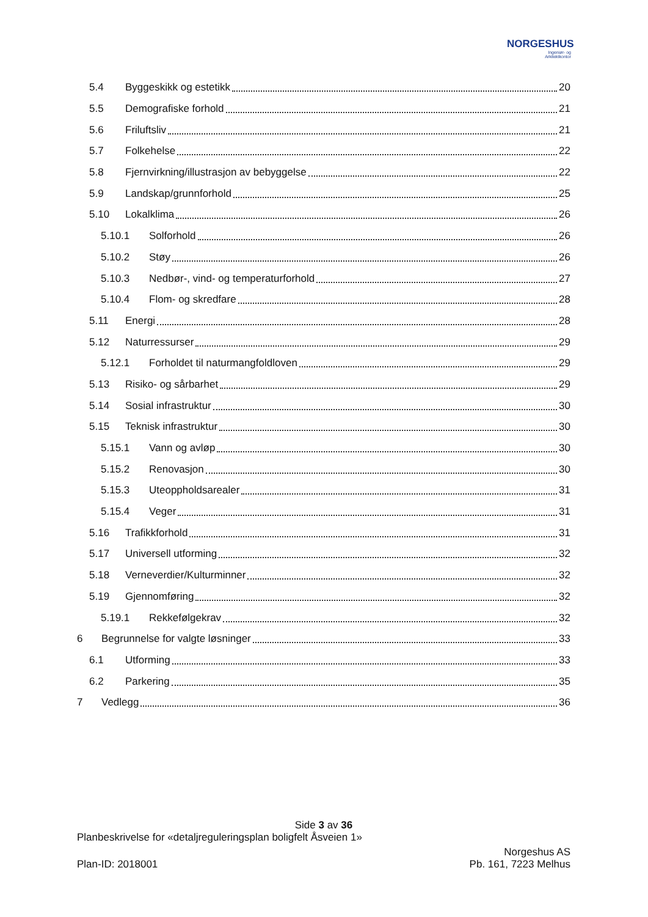NORGESHUS
Ingeniør- og
Arkitektkontor
5.4 Byggeskikk og estetikk 20
5.5 Demografiske forhold 21
5.6 Friluftsliv 21
5.7 Folkehelse 22
5.8 Fjernvirkning/illustrasjon av bebyggelse 22
5.9 Landskap/grunnforhold 25
5.10 Lokalklima 26
5.10.1 Solforhold 26
5.10.2 Støy 26
5.10.3 Nedbør-, vind- og temperaturforhold 27
5.10.4 Flom- og skredfare 28
5.11 Energi 28
5.12 Naturressurser 29
5.12.1 Forholdet til naturmangfoldloven 29
5.13 Risiko- og sårbarhet 29
5.14 Sosial infrastruktur 30
5.15 Teknisk infrastruktur 30
5.15.1 Vann og avløp 30
5.15.2 Renovasjon 30
5.15.3 Uteoppholdsarealer 31
5.15.4 Veger 31
5.16 Trafikkforhold 31
5.17 Universell utforming 32
5.18 Verneverdier/Kulturminner 32
5.19 Gjennomføring 32
5.19.1 Rekkefølgekrav 32
6 Begrunnelse for valgte løsninger 33
6.1 Utforming 33
6.2 Parkering 35
7 Vedlegg 36
Side 3 av 36
Planbeskrivelse for «detaljreguleringsplan boligfelt Åsveien 1»
Norgeshus AS
Plan-ID: 2018001 Pb. 161, 7223 Melhus